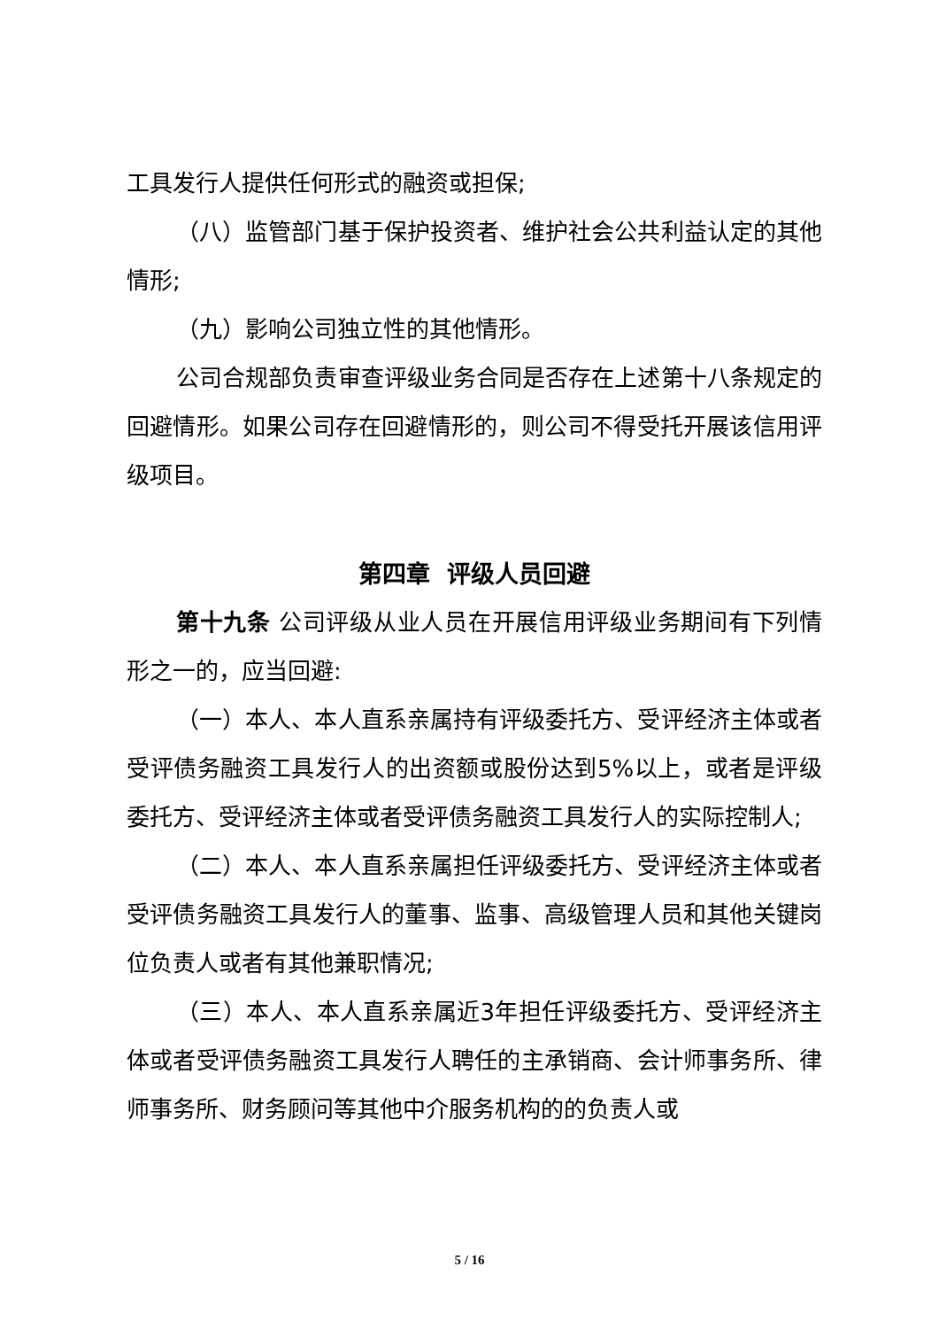工具发行人提供任何形式的融资或担保;
（八）监管部门基于保护投资者、维护社会公共利益认定的其他情形;
（九）影响公司独立性的其他情形。
公司合规部负责审查评级业务合同是否存在上述第十八条规定的回避情形。如果公司存在回避情形的，则公司不得受托开展该信用评级项目。
第四章 评级人员回避
第十九条 公司评级从业人员在开展信用评级业务期间有下列情形之一的，应当回避:
（一）本人、本人直系亲属持有评级委托方、受评经济主体或者受评债务融资工具发行人的出资额或股份达到5%以上，或者是评级委托方、受评经济主体或者受评债务融资工具发行人的实际控制人;
（二）本人、本人直系亲属担任评级委托方、受评经济主体或者受评债务融资工具发行人的董事、监事、高级管理人员和其他关键岗位负责人或者有其他兼职情况;
（三）本人、本人直系亲属近3年担任评级委托方、受评经济主体或者受评债务融资工具发行人聘任的主承销商、会计师事务所、律师事务所、财务顾问等其他中介服务机构的的负责人或
5 / 16